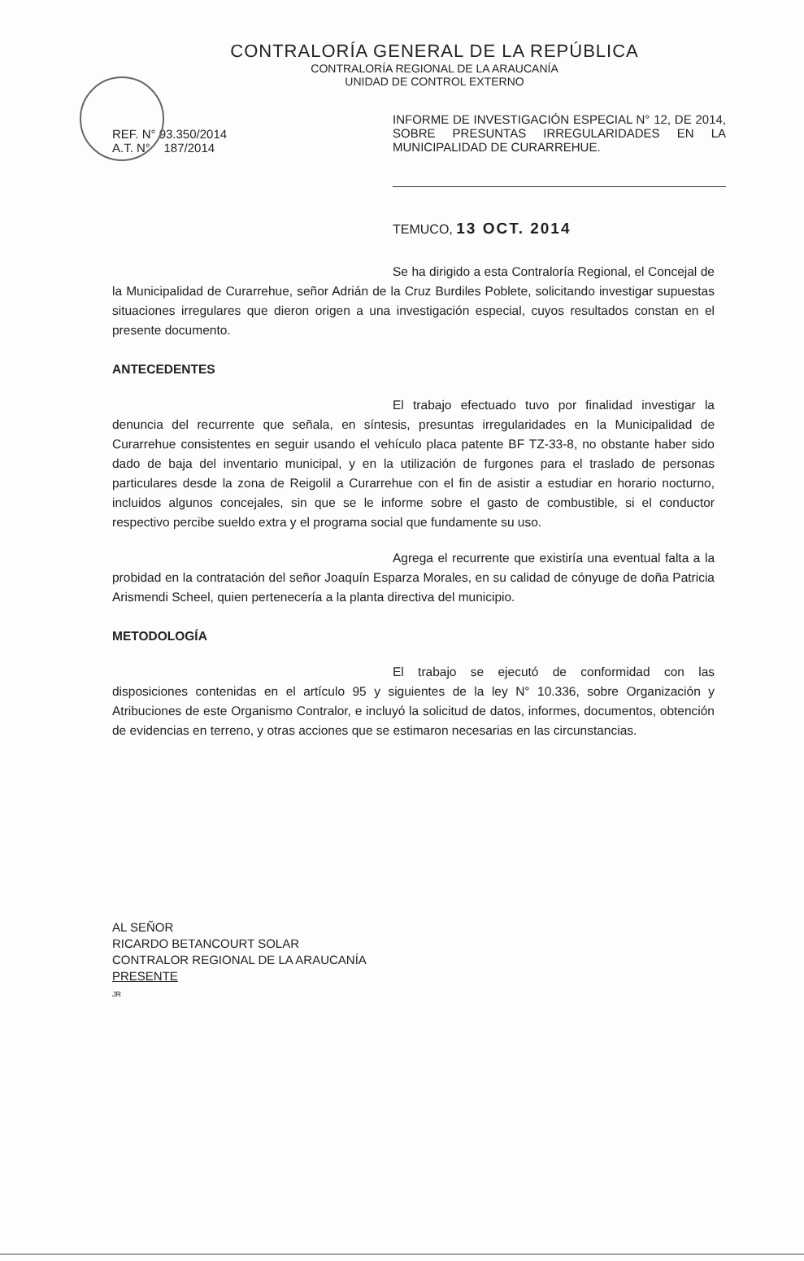CONTRALORÍA GENERAL DE LA REPÚBLICA
CONTRALORÍA REGIONAL DE LA ARAUCANÍA
UNIDAD DE CONTROL EXTERNO
REF. N° 93.350/2014
A.T. N° 187/2014
INFORME DE INVESTIGACIÓN ESPECIAL N° 12, DE 2014, SOBRE PRESUNTAS IRREGULARIDADES EN LA MUNICIPALIDAD DE CURARREHUE.
TEMUCO, 13 OCT. 2014
Se ha dirigido a esta Contraloría Regional, el Concejal de la Municipalidad de Curarrehue, señor Adrián de la Cruz Burdiles Poblete, solicitando investigar supuestas situaciones irregulares que dieron origen a una investigación especial, cuyos resultados constan en el presente documento.
ANTECEDENTES
El trabajo efectuado tuvo por finalidad investigar la denuncia del recurrente que señala, en síntesis, presuntas irregularidades en la Municipalidad de Curarrehue consistentes en seguir usando el vehículo placa patente BF TZ-33-8, no obstante haber sido dado de baja del inventario municipal, y en la utilización de furgones para el traslado de personas particulares desde la zona de Reigolil a Curarrehue con el fin de asistir a estudiar en horario nocturno, incluidos algunos concejales, sin que se le informe sobre el gasto de combustible, si el conductor respectivo percibe sueldo extra y el programa social que fundamente su uso.
Agrega el recurrente que existiría una eventual falta a la probidad en la contratación del señor Joaquín Esparza Morales, en su calidad de cónyuge de doña Patricia Arismendi Scheel, quien pertenecería a la planta directiva del municipio.
METODOLOGÍA
El trabajo se ejecutó de conformidad con las disposiciones contenidas en el artículo 95 y siguientes de la ley N° 10.336, sobre Organización y Atribuciones de este Organismo Contralor, e incluyó la solicitud de datos, informes, documentos, obtención de evidencias en terreno, y otras acciones que se estimaron necesarias en las circunstancias.
AL SEÑOR
RICARDO BETANCOURT SOLAR
CONTRALOR REGIONAL DE LA ARAUCANÍA
PRESENTE
JR